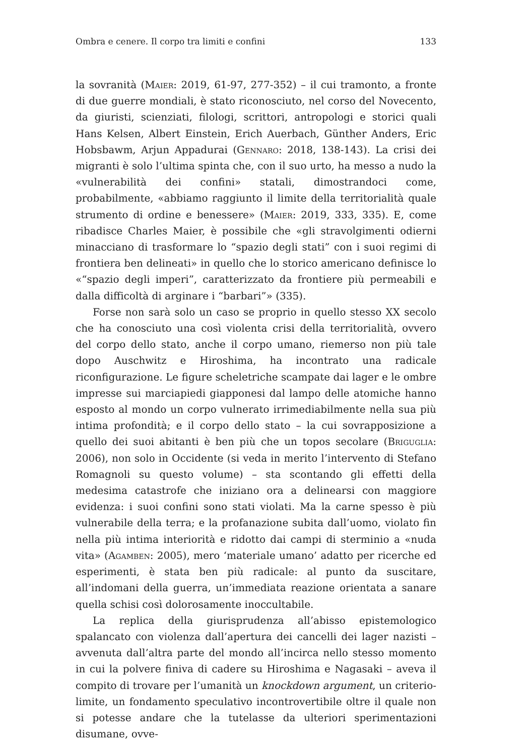Ombra e cenere. Il corpo tra limiti e confini 133
la sovranità (Maier: 2019, 61-97, 277-352) – il cui tramonto, a fronte di due guerre mondiali, è stato riconosciuto, nel corso del Novecento, da giuristi, scienziati, filologi, scrittori, antropologi e storici quali Hans Kelsen, Albert Einstein, Erich Auerbach, Günther Anders, Eric Hobsbawm, Arjun Appadurai (Gennaro: 2018, 138-143). La crisi dei migranti è solo l’ultima spinta che, con il suo urto, ha messo a nudo la «vulnerabilità dei confini» statali, dimostrandoci come, probabilmente, «abbiamo raggiunto il limite della territorialità quale strumento di ordine e benessere» (Maier: 2019, 333, 335). E, come ribadisce Charles Maier, è possibile che «gli stravolgimenti odierni minacciano di trasformare lo “spazio degli stati” con i suoi regimi di frontiera ben delineati» in quello che lo storico americano definisce lo «“spazio degli imperi”, caratterizzato da frontiere più permeabili e dalla difficoltà di arginare i “barbari”» (335).
Forse non sarà solo un caso se proprio in quello stesso XX secolo che ha conosciuto una così violenta crisi della territorialità, ovvero del corpo dello stato, anche il corpo umano, riemerso non più tale dopo Auschwitz e Hiroshima, ha incontrato una radicale riconfigurazione. Le figure scheletriche scampate dai lager e le ombre impresse sui marciapiedi giapponesi dal lampo delle atomiche hanno esposto al mondo un corpo vulnerato irrimediabilmente nella sua più intima profondità; e il corpo dello stato – la cui sovrapposizione a quello dei suoi abitanti è ben più che un topos secolare (Briguglia: 2006), non solo in Occidente (si veda in merito l’intervento di Stefano Romagnoli su questo volume) – sta scontando gli effetti della medesima catastrofe che iniziano ora a delinearsi con maggiore evidenza: i suoi confini sono stati violati. Ma la carne spesso è più vulnerabile della terra; e la profanazione subita dall’uomo, violato fin nella più intima interiorità e ridotto dai campi di sterminio a «nuda vita» (Agamben: 2005), mero ‘materiale umano’ adatto per ricerche ed esperimenti, è stata ben più radicale: al punto da suscitare, all’indomani della guerra, un’immediata reazione orientata a sanare quella schisi così dolorosamente inoccultabile.
La replica della giurisprudenza all’abisso epistemologico spalancato con violenza dall’apertura dei cancelli dei lager nazisti – avvenuta dall’altra parte del mondo all’incirca nello stesso momento in cui la polvere finiva di cadere su Hiroshima e Nagasaki – aveva il compito di trovare per l’umanità un knockdown argument, un criterio-limite, un fondamento speculativo incontrovertibile oltre il quale non si potesse andare che la tutelasse da ulteriori sperimentazioni disumane, ovve-